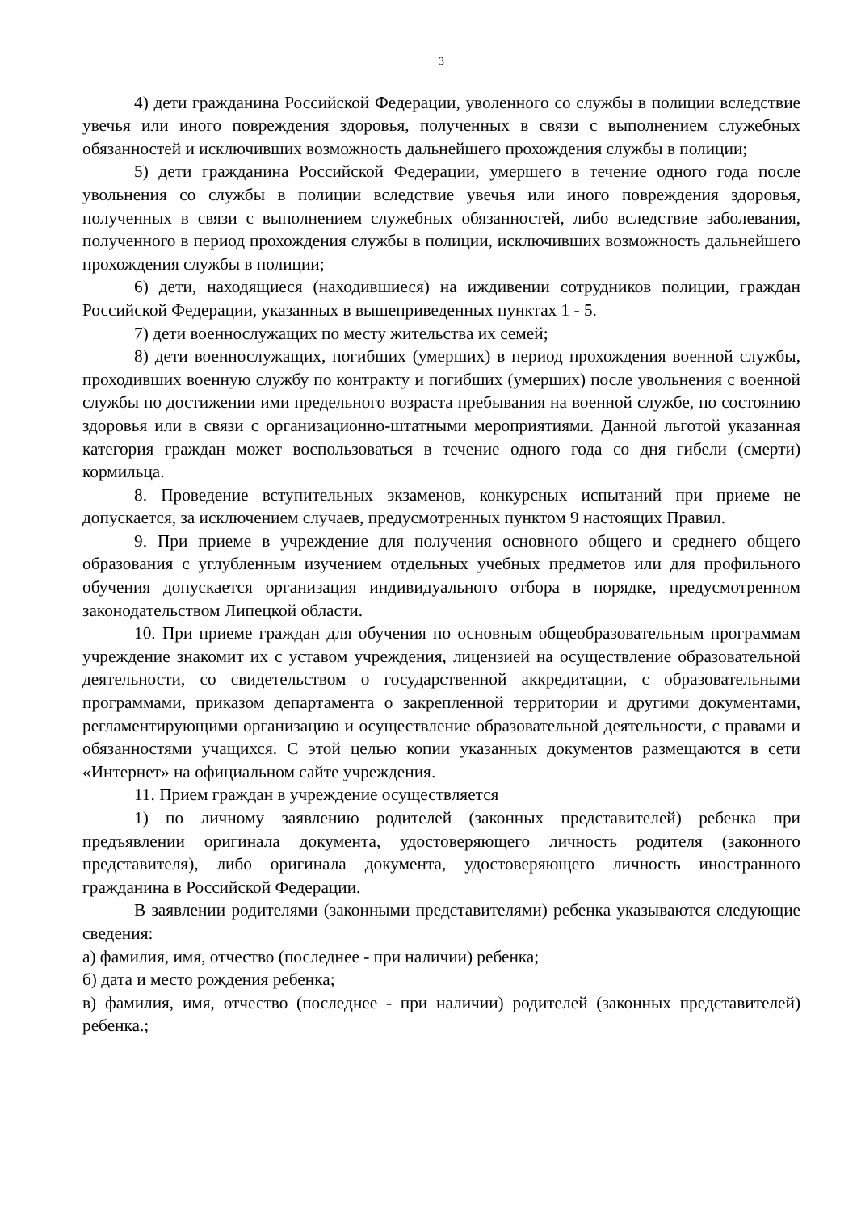3
4) дети гражданина Российской Федерации, уволенного со службы в полиции вследствие увечья или иного повреждения здоровья, полученных в связи с выполнением служебных обязанностей и исключивших возможность дальнейшего прохождения службы в полиции;
5) дети гражданина Российской Федерации, умершего в течение одного года после увольнения со службы в полиции вследствие увечья или иного повреждения здоровья, полученных в связи с выполнением служебных обязанностей, либо вследствие заболевания, полученного в период прохождения службы в полиции, исключивших возможность дальнейшего прохождения службы в полиции;
6) дети, находящиеся (находившиеся) на иждивении сотрудников полиции, граждан Российской Федерации, указанных в вышеприведенных пунктах 1 - 5.
7) дети военнослужащих по месту жительства их семей;
8) дети военнослужащих, погибших (умерших) в период прохождения военной службы, проходивших военную службу по контракту и погибших (умерших) после увольнения с военной службы по достижении ими предельного возраста пребывания на военной службе, по состоянию здоровья или в связи с организационно-штатными мероприятиями. Данной льготой указанная категория граждан может воспользоваться в течение одного года со дня гибели (смерти) кормильца.
8. Проведение вступительных экзаменов, конкурсных испытаний при приеме не допускается, за исключением случаев, предусмотренных пунктом 9 настоящих Правил.
9. При приеме в учреждение для получения основного общего и среднего общего образования с углубленным изучением отдельных учебных предметов или для профильного обучения допускается организация индивидуального отбора в порядке, предусмотренном законодательством Липецкой области.
10. При приеме граждан для обучения по основным общеобразовательным программам учреждение знакомит их с уставом учреждения, лицензией на осуществление образовательной деятельности, со свидетельством о государственной аккредитации, с образовательными программами, приказом департамента о закрепленной территории и другими документами, регламентирующими организацию и осуществление образовательной деятельности, с правами и обязанностями учащихся. С этой целью копии указанных документов размещаются в сети «Интернет» на официальном сайте учреждения.
11. Прием граждан в учреждение осуществляется
1) по личному заявлению родителей (законных представителей) ребенка при предъявлении оригинала документа, удостоверяющего личность родителя (законного представителя), либо оригинала документа, удостоверяющего личность иностранного гражданина в Российской Федерации.
В заявлении родителями (законными представителями) ребенка указываются следующие сведения:
а) фамилия, имя, отчество (последнее - при наличии) ребенка;
б) дата и место рождения ребенка;
в) фамилия, имя, отчество (последнее - при наличии) родителей (законных представителей) ребенка.;